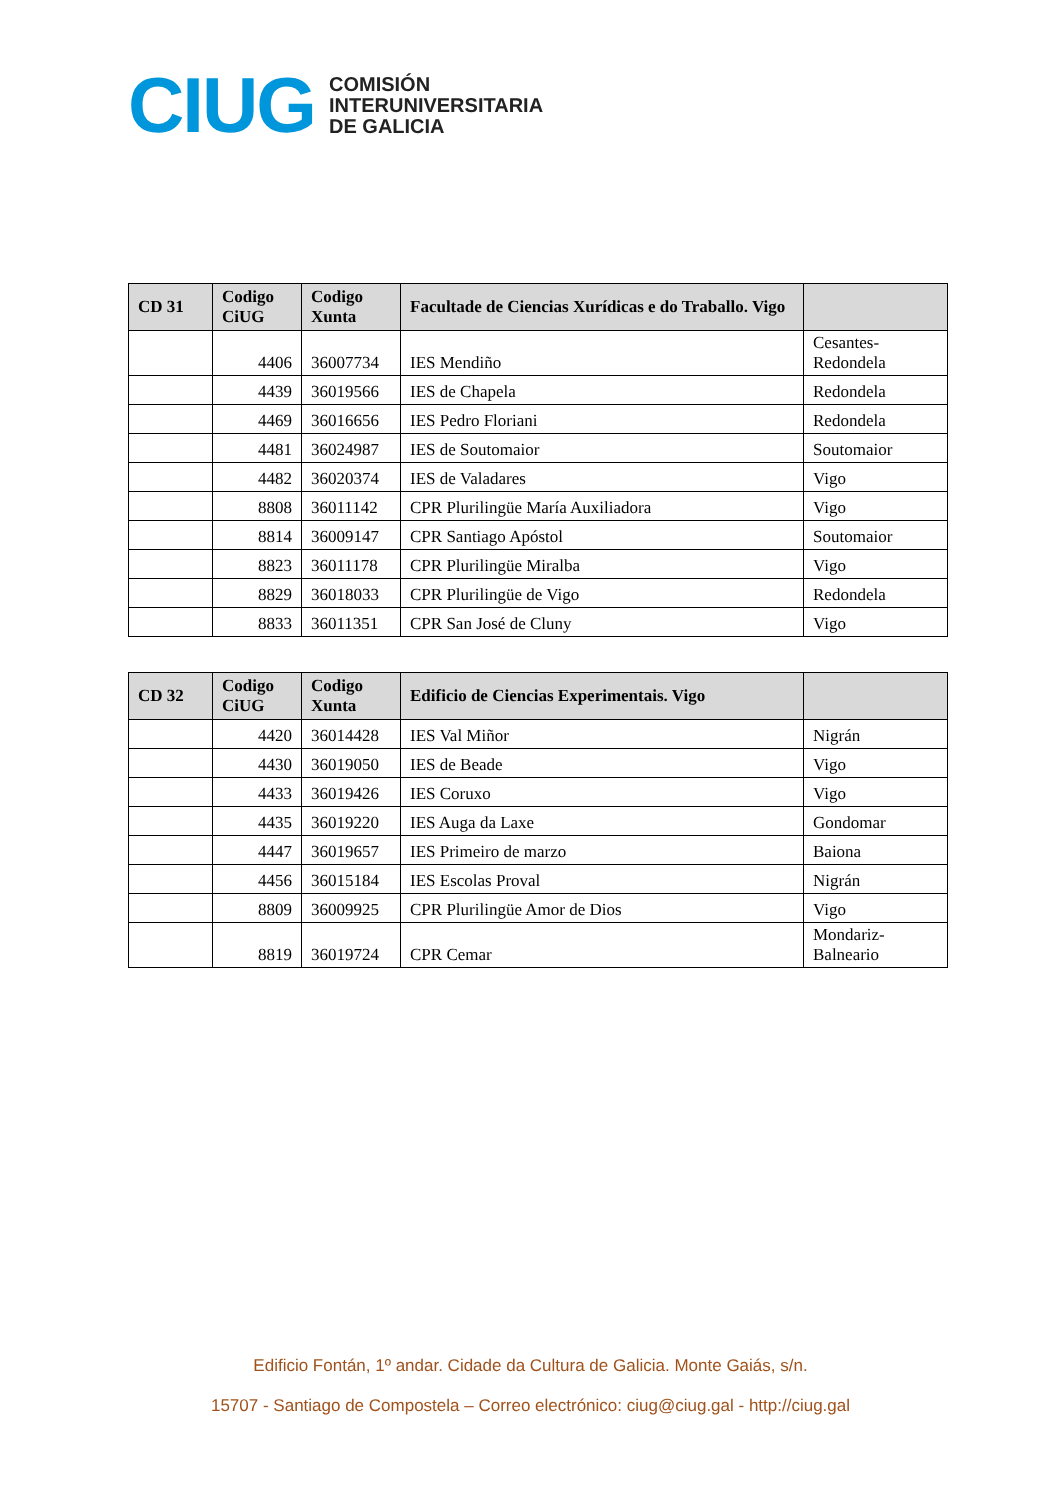CIUG
COMISIÓN
INTERUNIVERSITARIA
DE GALICIA
| CD 31 | Codigo CiUG | Codigo Xunta | Facultade de Ciencias Xurídicas e do Traballo. Vigo | |
| --- | --- | --- | --- | --- |
| | 4406 | 36007734 | IES Mendiño | Cesantes-Redondela |
| | 4439 | 36019566 | IES de Chapela | Redondela |
| | 4469 | 36016656 | IES Pedro Floriani | Redondela |
| | 4481 | 36024987 | IES de Soutomaior | Soutomaior |
| | 4482 | 36020374 | IES de Valadares | Vigo |
| | 8808 | 36011142 | CPR Plurilingüe María Auxiliadora | Vigo |
| | 8814 | 36009147 | CPR Santiago Apóstol | Soutomaior |
| | 8823 | 36011178 | CPR Plurilingüe Miralba | Vigo |
| | 8829 | 36018033 | CPR Plurilingüe de Vigo | Redondela |
| | 8833 | 36011351 | CPR San José de Cluny | Vigo |
| CD 32 | Codigo CiUG | Codigo Xunta | Edificio de Ciencias Experimentais. Vigo | |
| --- | --- | --- | --- | --- |
| | 4420 | 36014428 | IES Val Miñor | Nigrán |
| | 4430 | 36019050 | IES de Beade | Vigo |
| | 4433 | 36019426 | IES Coruxo | Vigo |
| | 4435 | 36019220 | IES Auga da Laxe | Gondomar |
| | 4447 | 36019657 | IES Primeiro de marzo | Baiona |
| | 4456 | 36015184 | IES Escolas Proval | Nigrán |
| | 8809 | 36009925 | CPR Plurilingüe Amor de Dios | Vigo |
| | 8819 | 36019724 | CPR Cemar | Mondariz-Balneario |
Edificio Fontán, 1º andar. Cidade da Cultura de Galicia. Monte Gaiás, s/n.
15707 - Santiago de Compostela – Correo electrónico: ciug@ciug.gal - http://ciug.gal